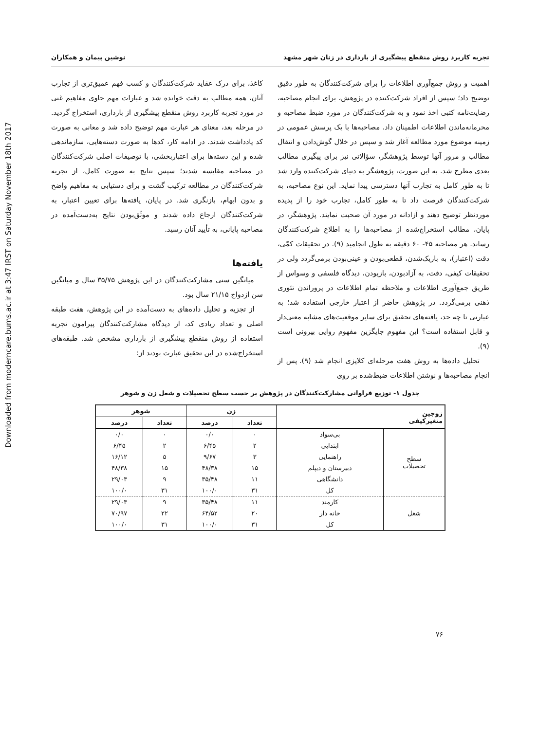Downloaded from moderncare.bums.ac.ir at 3:47 IRST on Saturday November 18th 2017
تجربه کاربرد روش منقطع پیشگیری از بارداری در زنان شهر مشهد نوشین پیمان و همکاران
اهمیت و روش جمع‌آوری اطلاعات را برای شرکت‌کنندگان به طور دقیق توضیح داد؛ سپس از افراد شرکت‌کننده در پژوهش، برای انجام مصاحبه، رضایت‌نامه کتبی اخذ نمود و به شرکت‌کنندگان در مورد ضبط مصاحبه و محرمانه‌ماندن اطلاعات اطمینان داد. مصاحبه‌ها با یک پرسش عمومی در زمینه موضوع مورد مطالعه آغاز شد و سپس در خلال گوش‌دادن و انتقال مطالب و مرور آنها توسط پژوهشگر، سؤالاتی نیز برای پیگیری مطالب بعدی مطرح شد. به این صورت، پژوهشگر به دنیای شرکت‌کننده وارد شد تا به طور کامل به تجارب آنها دسترسی پیدا نماید. این نوع مصاحبه، به شرکت‌کنندگان فرصت داد تا به طور کامل، تجارب خود را از پدیده موردنظر توضیح دهند و آزادانه در مورد آن صحبت نمایند. پژوهشگر، در پایان، مطالب استخراج‌شده از مصاحبه‌ها را به اطلاع شرکت‌کنندگان رساند. هر مصاحبه ۴۵- ۶۰ دقیقه به طول انجامید (۹). در تحقیقات کمّی، دقت (اعتبار)، به باریک‌شدن، قطعی‌بودن و عینی‌بودن برمی‌گردد ولی در تحقیقات کیفی، دقت، به آزادبودن، بازبودن، دیدگاه فلسفی و وسواس از طریق جمع‌آوری اطلاعات و ملاحظه تمام اطلاعات در پروراندن تئوری ذهنی برمی‌گردد. در پژوهش حاضر از اعتبار خارجی استفاده شد؛ به عبارتی تا چه حد، یافته‌های تحقیق برای سایر موقعیت‌های مشابه معنی‌دار و قابل استفاده است؟ این مفهوم جایگزین مفهوم روایی بیرونی است (۹).
تحلیل داده‌ها به روش هفت مرحله‌ای کلایزی انجام شد (۹). پس از انجام مصاحبه‌ها و نوشتن اطلاعات ضبط‌شده بر روی
کاغذ، برای درک عقاید شرکت‌کنندگان و کسب فهم عمیق‌تری از تجارب آنان، همه مطالب به دقت خوانده شد و عبارات مهم حاوی مفاهیم غنی در مورد تجربه کاربرد روش منقطع پیشگیری از بارداری، استخراج گردید. در مرحله بعد، معنای هر عبارت مهم توضیح داده شد و معانی به صورت کد یادداشت شدند. در ادامه کار، کدها به صورت دسته‌هایی، سازماندهی شده و این دسته‌ها برای اعتباربخشی، با توصیفات اصلی شرکت‌کنندگان در مصاحبه مقایسه شدند؛ سپس نتایج به صورت کامل، از تجربه شرکت‌کنندگان در مطالعه ترکیب گشت و برای دستیابی به مفاهیم واضح و بدون ابهام، بازنگری شد. در پایان، یافته‌ها برای تعیین اعتبار، به شرکت‌کنندگان ارجاع داده شدند و موثّق‌بودن نتایج به‌دست‌آمده در مصاحبه پایانی، به تأیید آنان رسید.
یافته‌ها
میانگین سنی مشارکت‌کنندگان در این پژوهش ۳۵/۷۵ سال و میانگین سن ازدواج ۲۱/۱۵ سال بود.
از تجزیه و تحلیل داده‌های به دست‌آمده در این پژوهش، هفت طبقه اصلی و تعداد زیادی کد، از دیدگاه مشارکت‌کنندگان پیرامون تجربه استفاده از روش منقطع پیشگیری از بارداری مشخص شد. طبقه‌های استخراج‌شده در این تحقیق عبارت بودند از:
جدول ۱- توزیع فراوانی مشارکت‌کنندگان در پژوهش بر حسب سطح تحصیلات و شغل زن و شوهر
| زوجین متغیرکیفی | | زن | | شوهر | |
| --- | --- | --- | --- | --- | --- |
| | | تعداد | درصد | تعداد | درصد |
| سطح تحصیلات | بی‌سواد | ۰ | ۰/۰ | ۰ | ۰/۰ |
| | ابتدایی | ۲ | ۶/۴۵ | ۲ | ۶/۴۵ |
| | راهنمایی | ۳ | ۹/۶۷ | ۵ | ۱۶/۱۲ |
| | دبیرستان و دیپلم | ۱۵ | ۴۸/۳۸ | ۱۵ | ۴۸/۳۸ |
| | دانشگاهی | ۱۱ | ۳۵/۴۸ | ۹ | ۲۹/۰۳ |
| | کل | ۳۱ | ۱۰۰/۰ | ۳۱ | ۱۰۰/۰ |
| شغل | کارمند | ۱۱ | ۳۵/۴۸ | ۹ | ۲۹/۰۳ |
| | خانه دار | ۲۰ | ۶۴/۵۲ | ۲۲ | ۷۰/۹۷ |
| | کل | ۳۱ | ۱۰۰/۰ | ۳۱ | ۱۰۰/۰ |
۷۶